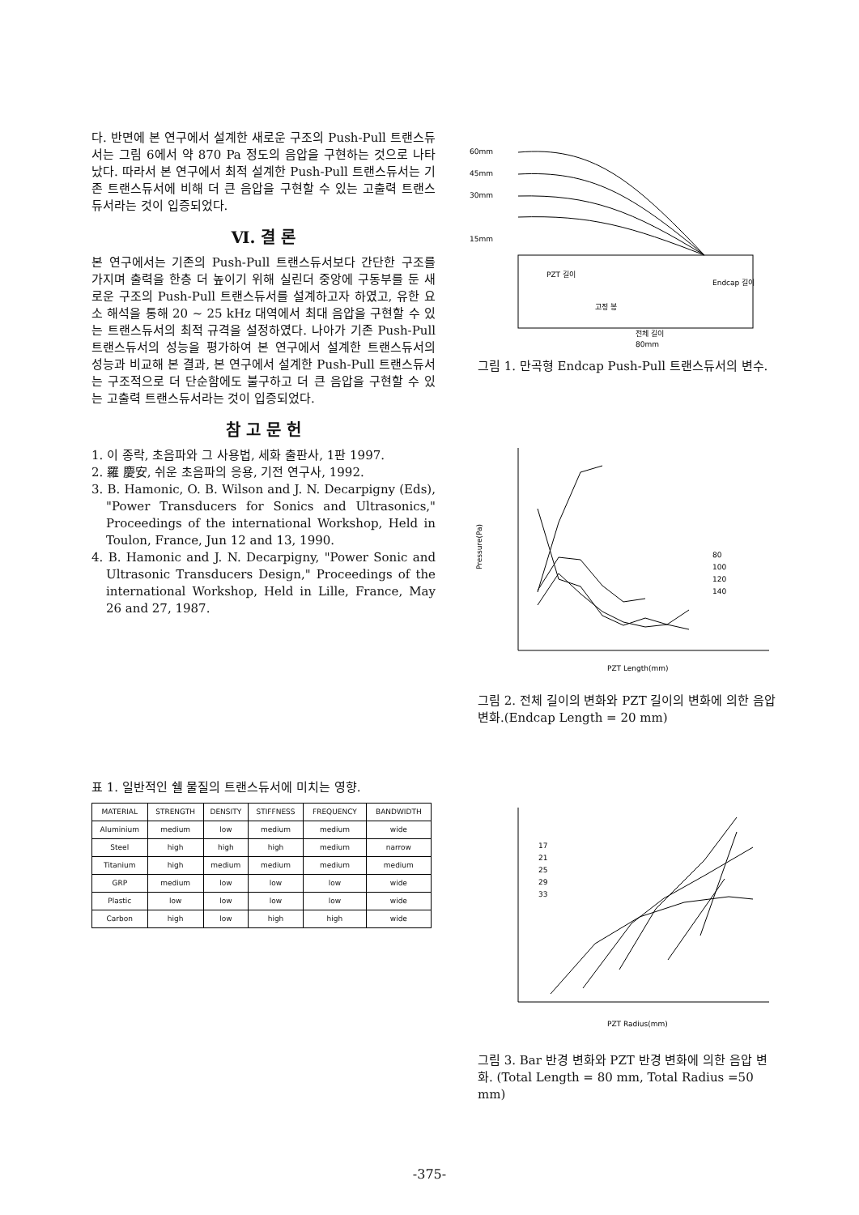다. 반면에 본 연구에서 설계한 새로운 구조의 Push-Pull 트랜스듀서는 그림 6에서 약 870 Pa 정도의 음압을 구현하는 것으로 나타났다. 따라서 본 연구에서 최적 설계한 Push-Pull 트랜스듀서는 기존 트랜스듀서에 비해 더 큰 음압을 구현할 수 있는 고출력 트랜스듀서라는 것이 입증되었다.
Ⅵ. 결 론
본 연구에서는 기존의 Push-Pull 트랜스듀서보다 간단한 구조를 가지며 출력을 한층 더 높이기 위해 실린더 중앙에 구동부를 둔 새로운 구조의 Push-Pull 트랜스듀서를 설계하고자 하였고, 유한 요소 해석을 통해 20 ~ 25 kHz 대역에서 최대 음압을 구현할 수 있는 트랜스듀서의 최적 규격을 설정하였다. 나아가 기존 Push-Pull 트랜스듀서의 성능을 평가하여 본 연구에서 설계한 트랜스듀서의 성능과 비교해 본 결과, 본 연구에서 설계한 Push-Pull 트랜스듀서는 구조적으로 더 단순함에도 불구하고 더 큰 음압을 구현할 수 있는 고출력 트랜스듀서라는 것이 입증되었다.
참 고 문 헌
1. 이 종락, 초음파와 그 사용법, 세화 출판사, 1판 1997.
2. 羅 慶安, 쉬운 초음파의 응용, 기전 연구사, 1992.
3. B. Hamonic, O. B. Wilson and J. N. Decarpigny (Eds), "Power Transducers for Sonics and Ultrasonics," Proceedings of the international Workshop, Held in Toulon, France, Jun 12 and 13, 1990.
4. B. Hamonic and J. N. Decarpigny, "Power Sonic and Ultrasonic Transducers Design," Proceedings of the international Workshop, Held in Lille, France, May 26 and 27, 1987.
표 1. 일반적인 쉘 물질의 트랜스듀서에 미치는 영향.
| MATERIAL | STRENGTH | DENSITY | STIFFNESS | FREQUENCY | BANDWIDTH |
| --- | --- | --- | --- | --- | --- |
| Aluminium | medium | low | medium | medium | wide |
| Steel | high | high | high | medium | narrow |
| Titanium | high | medium | medium | medium | medium |
| GRP | medium | low | low | low | wide |
| Plastic | low | low | low | low | wide |
| Carbon | high | low | high | high | wide |
60mm
45mm
30mm
15mm
PZT 길이
Endcap 길이
고정 봉
전체 길이
80mm
그림 1. 만곡형 Endcap Push-Pull 트랜스듀서의 변수.
Pressure(Pa)
PZT Length(mm)
80
100
120
140
그림 2. 전체 길이의 변화와 PZT 길이의 변화에 의한 음압 변화.(Endcap Length = 20 mm)
PZT Radius(mm)
17
21
25
29
33
그림 3. Bar 반경 변화와 PZT 반경 변화에 의한 음압 변화. (Total Length = 80 mm, Total Radius =50 mm)
-375-